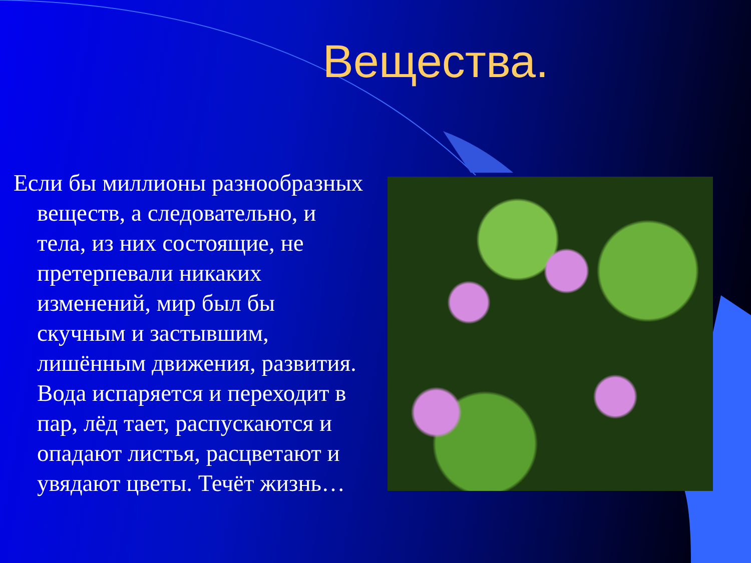Вещества.
Если бы миллионы разнообразных веществ, а следовательно, и тела, из них состоящие, не претерпевали никаких изменений, мир был бы скучным и застывшим, лишённым движения, развития. Вода испаряется и переходит в пар, лёд тает, распускаются и опадают листья, расцветают и увядают цветы. Течёт жизнь…